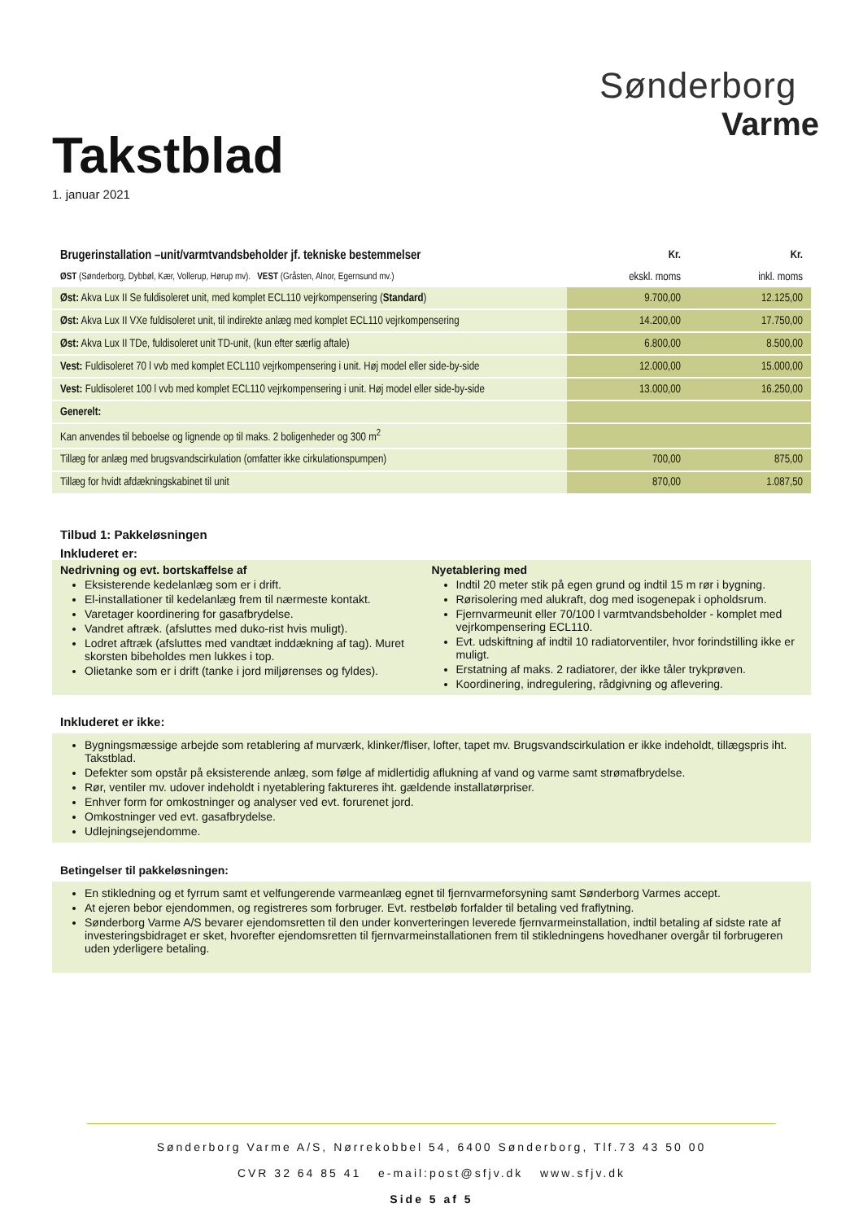Takstblad
1. januar 2021
Sønderborg
Varme
| Brugerinstallation –unit/varmtvandsbeholder jf. tekniske bestemmelser | Kr. | Kr. |
| ØST (Sønderborg, Dybbøl, Kær, Vollerup, Hørup mv). VEST (Gråsten, Alnor, Egernsund mv.) | ekskl. moms | inkl. moms |
| Øst: Akva Lux II Se fuldisoleret unit, med komplet ECL110 vejrkompensering ( Standard ) | 9.700,00 | 12.125,00 |
| Øst: Akva Lux II VXe fuldisoleret unit, til indirekte anlæg med komplet ECL110 vejrkompensering | 14.200,00 | 17.750,00 |
| Øst: Akva Lux II TDe, fuldisoleret unit TD-unit, (kun efter særlig aftale) | 6.800,00 | 8.500,00 |
| Vest: Fuldisoleret 70 l vvb med komplet ECL110 vejrkompensering i unit. Høj model eller side-by-side | 12.000,00 | 15.000,00 |
| Vest: Fuldisoleret 100 l vvb med komplet ECL110 vejrkompensering i unit. Høj model eller side-by-side | 13.000,00 | 16.250,00 |
| Generelt: | | |
| Kan anvendes til beboelse og lignende op til maks. 2 boligenheder og 300 m<sup>2</sup> | | |
| Tillæg for anlæg med brugsvandscirkulation (omfatter ikke cirkulationspumpen) | 700,00 | 875,00 |
| Tillæg for hvidt afdækningskabinet til unit | 870,00 | 1.087,50 |
Tilbud 1: Pakkeløsningen
Inkluderet er:
Nedrivning og evt. bortskaffelse af
Eksisterende kedelanlæg som er i drift.
El-installationer til kedelanlæg frem til nærmeste kontakt.
Varetager koordinering for gasafbrydelse.
Vandret aftræk. (afsluttes med duko-rist hvis muligt).
Lodret aftræk (afsluttes med vandtæt inddækning af tag). Muret skorsten bibeholdes men lukkes i top.
Olietanke som er i drift (tanke i jord miljørenses og fyldes).
Nyetablering med
Indtil 20 meter stik på egen grund og indtil 15 m rør i bygning.
Rørisolering med alukraft, dog med isogenepak i opholdsrum.
Fjernvarmeunit eller 70/100 l varmtvandsbeholder - komplet med vejrkompensering ECL110.
Evt. udskiftning af indtil 10 radiatorventiler, hvor forindstilling ikke er muligt.
Erstatning af maks. 2 radiatorer, der ikke tåler trykprøven.
Koordinering, indregulering, rådgivning og aflevering.
Inkluderet er ikke:
Bygningsmæssige arbejde som retablering af murværk, klinker/fliser, lofter, tapet mv. Brugsvandscirkulation er ikke indeholdt, tillægspris iht. Takstblad.
Defekter som opstår på eksisterende anlæg, som følge af midlertidig aflukning af vand og varme samt strømafbrydelse.
Rør, ventiler mv. udover indeholdt i nyetablering faktureres iht. gældende installatørpriser.
Enhver form for omkostninger og analyser ved evt. forurenet jord.
Omkostninger ved evt. gasafbrydelse.
Udlejningsejendomme.
Betingelser til pakkeløsningen:
En stikledning og et fyrrum samt et velfungerende varmeanlæg egnet til fjernvarmeforsyning samt Sønderborg Varmes accept.
At ejeren bebor ejendommen, og registreres som forbruger. Evt. restbeløb forfalder til betaling ved fraflytning.
Sønderborg Varme A/S bevarer ejendomsretten til den under konverteringen leverede fjernvarmeinstallation, indtil betaling af sidste rate af investeringsbidraget er sket, hvorefter ejendomsretten til fjernvarmeinstallationen frem til stikledningens hovedhaner overgår til forbrugeren uden yderligere betaling.
Sønderborg Varme A/S, Nørrekobbel 54, 6400 Sønderborg, Tlf.73 43 50 00
CVR 32 64 85 41 e-mail:post@sfjv.dk www.sfjv.dk
Side 5 af 5